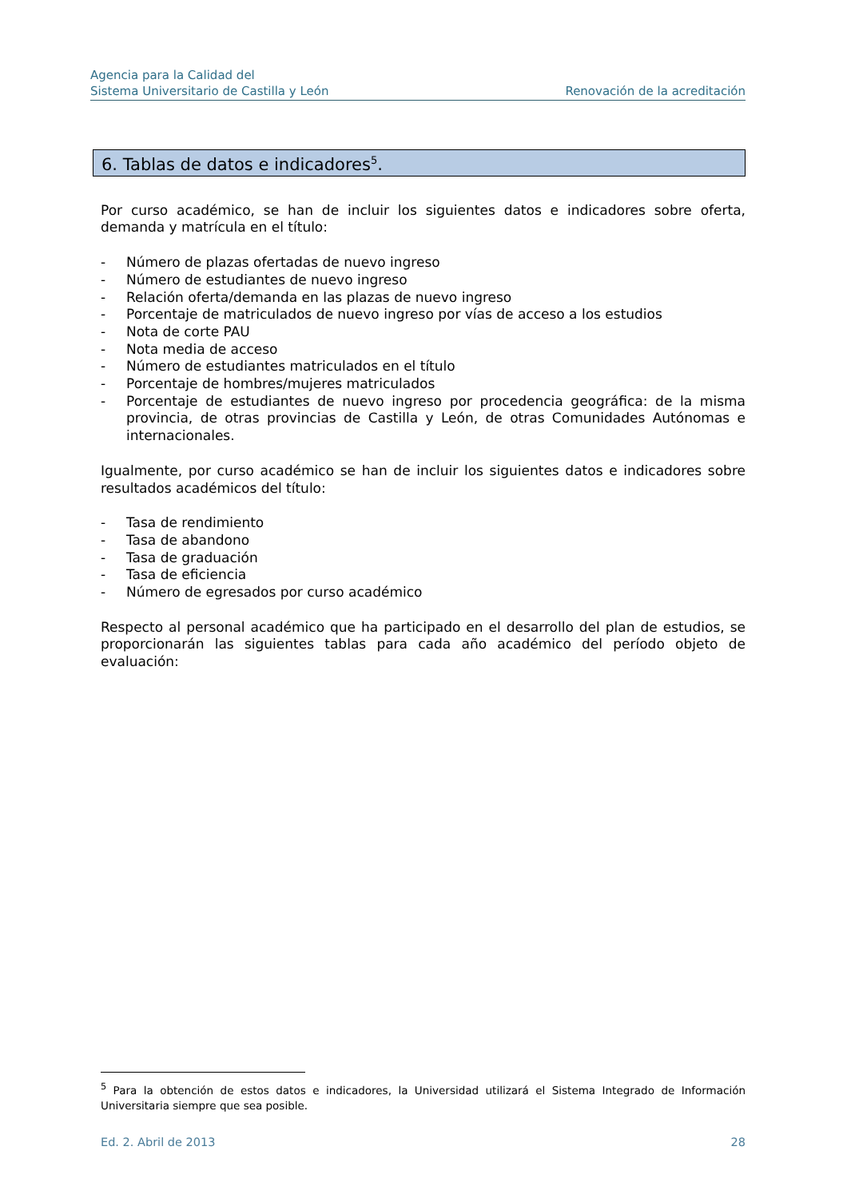Agencia para la Calidad del
Sistema Universitario de Castilla y León
Renovación de la acreditación
6. Tablas de datos e indicadores<sup>5</sup>.
Por curso académico, se han de incluir los siguientes datos e indicadores sobre oferta, demanda y matrícula en el título:
- Número de plazas ofertadas de nuevo ingreso
- Número de estudiantes de nuevo ingreso
- Relación oferta/demanda en las plazas de nuevo ingreso
- Porcentaje de matriculados de nuevo ingreso por vías de acceso a los estudios
- Nota de corte PAU
- Nota media de acceso
- Número de estudiantes matriculados en el título
- Porcentaje de hombres/mujeres matriculados
- Porcentaje de estudiantes de nuevo ingreso por procedencia geográfica: de la misma provincia, de otras provincias de Castilla y León, de otras Comunidades Autónomas e internacionales.
Igualmente, por curso académico se han de incluir los siguientes datos e indicadores sobre resultados académicos del título:
- Tasa de rendimiento
- Tasa de abandono
- Tasa de graduación
- Tasa de eficiencia
- Número de egresados por curso académico
Respecto al personal académico que ha participado en el desarrollo del plan de estudios, se proporcionarán las siguientes tablas para cada año académico del período objeto de evaluación:
<sup>5</sup> Para la obtención de estos datos e indicadores, la Universidad utilizará el Sistema Integrado de Información Universitaria siempre que sea posible.
Ed. 2. Abril de 2013 28